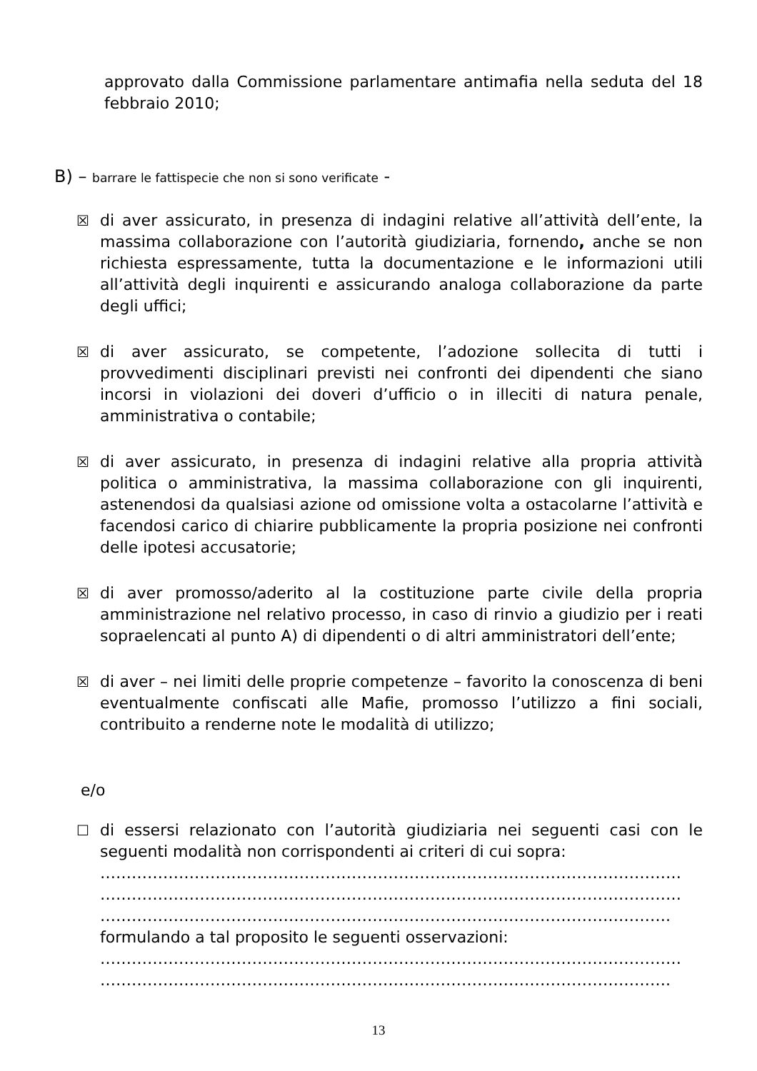approvato dalla Commissione parlamentare antimafia nella seduta del 18 febbraio 2010;
B) – barrare le fattispecie che non si sono verificate -
☒ di aver assicurato, in presenza di indagini relative all’attività dell’ente, la massima collaborazione con l’autorità giudiziaria, fornendo, anche se non richiesta espressamente, tutta la documentazione e le informazioni utili all’attività degli inquirenti e assicurando analoga collaborazione da parte degli uffici;
☒ di aver assicurato, se competente, l’adozione sollecita di tutti i provvedimenti disciplinari previsti nei confronti dei dipendenti che siano incorsi in violazioni dei doveri d’ufficio o in illeciti di natura penale, amministrativa o contabile;
☒ di aver assicurato, in presenza di indagini relative alla propria attività politica o amministrativa, la massima collaborazione con gli inquirenti, astenendosi da qualsiasi azione od omissione volta a ostacolarne l’attività e facendosi carico di chiarire pubblicamente la propria posizione nei confronti delle ipotesi accusatorie;
☒ di aver promosso/aderito al la costituzione parte civile della propria amministrazione nel relativo processo, in caso di rinvio a giudizio per i reati sopraelencati al punto A) di dipendenti o di altri amministratori dell’ente;
☒ di aver – nei limiti delle proprie competenze – favorito la conoscenza di beni eventualmente confiscati alle Mafie, promosso l’utilizzo a fini sociali, contribuito a renderne note le modalità di utilizzo;
e/o
☐ di essersi relazionato con l’autorità giudiziaria nei seguenti casi con le seguenti modalità non corrispondenti ai criteri di cui sopra:
…………………………………………………………………………………………………
…………………………………………………………………………………………………
……………………………………………………………………………………………….
formulando a tal proposito le seguenti osservazioni:
…………………………………………………………………………………………………
……………………………………………………………………………………………….
13